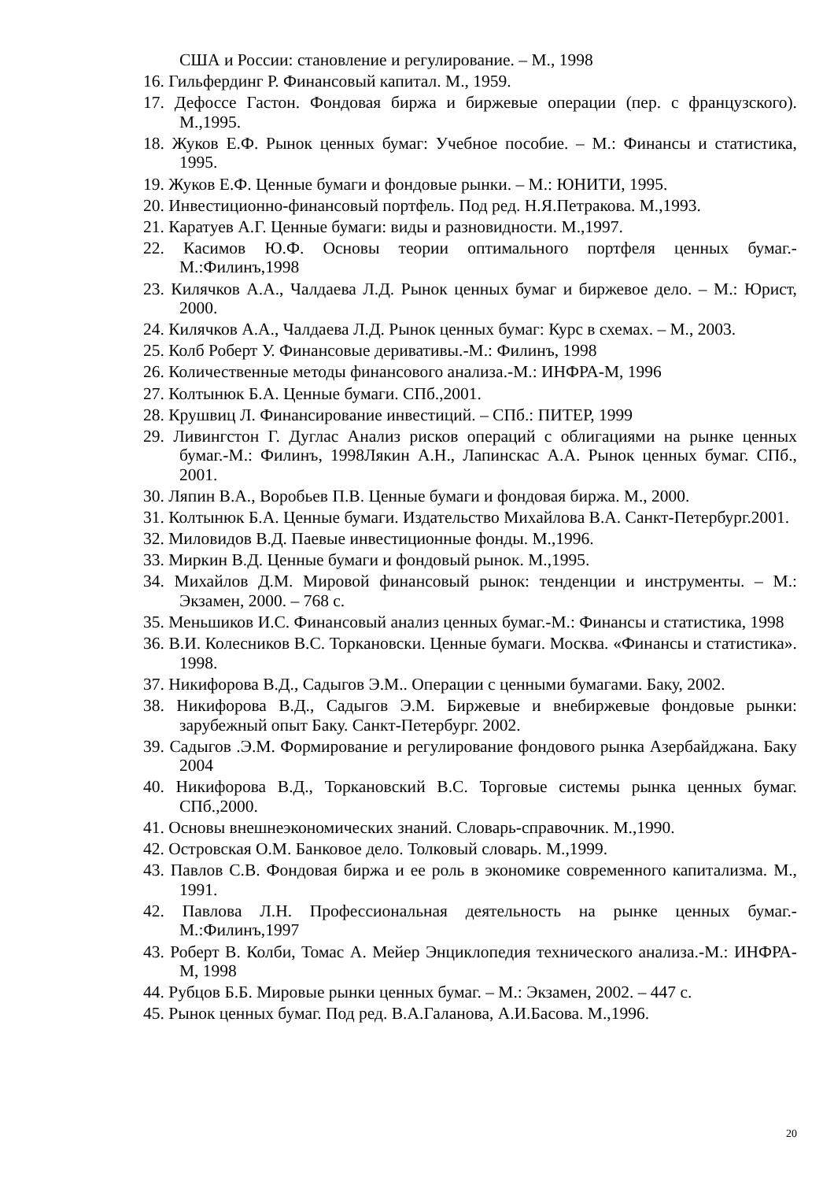США и России: становление и регулирование. – М., 1998
16. Гильфердинг Р. Финансовый капитал. М., 1959.
17. Дефоссе Гастон. Фондовая биржа и биржевые операции (пер. с французского). М.,1995.
18. Жуков Е.Ф. Рынок ценных бумаг: Учебное пособие. – М.: Финансы и статистика, 1995.
19. Жуков Е.Ф. Ценные бумаги и фондовые рынки. – М.: ЮНИТИ, 1995.
20. Инвестиционно-финансовый портфель. Под ред. Н.Я.Петракова. М.,1993.
21. Каратуев А.Г. Ценные бумаги: виды и разновидности. М.,1997.
22. Касимов Ю.Ф. Основы теории оптимального портфеля ценных бумаг.-М.:Филинъ,1998
23. Килячков А.А., Чалдаева Л.Д. Рынок ценных бумаг и биржевое дело. – М.: Юрист, 2000.
24. Килячков А.А., Чалдаева Л.Д. Рынок ценных бумаг: Курс в схемах. – М., 2003.
25. Колб Роберт У. Финансовые деривативы.-М.: Филинъ, 1998
26. Количественные методы финансового анализа.-М.: ИНФРА-М, 1996
27. Колтынюк Б.А. Ценные бумаги. СПб.,2001.
28. Крушвиц Л. Финансирование инвестиций. – СПб.: ПИТЕР, 1999
29. Ливингстон Г. Дуглас Анализ рисков операций с облигациями на рынке ценных бумаг.-М.: Филинъ, 1998Лякин А.Н., Лапинскас А.А. Рынок ценных бумаг. СПб., 2001.
30. Ляпин В.А., Воробьев П.В. Ценные бумаги и фондовая биржа. М., 2000.
31. Колтынюк Б.А. Ценные бумаги. Издательство Михайлова В.А. Санкт-Петербург.2001.
32. Миловидов В.Д. Паевые инвестиционные фонды. М.,1996.
33. Миркин В.Д. Ценные бумаги и фондовый рынок. М.,1995.
34. Михайлов Д.М. Мировой финансовый рынок: тенденции и инструменты. – М.: Экзамен, 2000. – 768 с.
35. Меньшиков И.С. Финансовый анализ ценных бумаг.-М.: Финансы и статистика, 1998
36. В.И. Колесников В.С. Торкановски. Ценные бумаги. Москва. «Финансы и статистика». 1998.
37. Никифорова В.Д., Садыгов Э.М.. Операции с ценными бумагами. Баку, 2002.
38. Никифорова В.Д., Садыгов Э.М. Биржевые и внебиржевые фондовые рынки: зарубежный опыт Баку. Санкт-Петербург. 2002.
39. Садыгов .Э.М. Формирование и регулирование фондового рынка Азербайджана. Баку 2004
40. Никифорова В.Д., Торкановский В.С. Торговые системы рынка ценных бумаг. СПб.,2000.
41. Основы внешнеэкономических знаний. Словарь-справочник. М.,1990.
42. Островская О.М. Банковое дело. Толковый словарь. М.,1999.
43. Павлов С.В. Фондовая биржа и ее роль в экономике современного капитализма. М., 1991.
42. Павлова Л.Н. Профессиональная деятельность на рынке ценных бумаг.-М.:Филинъ,1997
43. Роберт В. Колби, Томас А. Мейер Энциклопедия технического анализа.-М.: ИНФРА-М, 1998
44. Рубцов Б.Б. Мировые рынки ценных бумаг. – М.: Экзамен, 2002. – 447 с.
45. Рынок ценных бумаг. Под ред. В.А.Галанова, А.И.Басова. М.,1996.
20